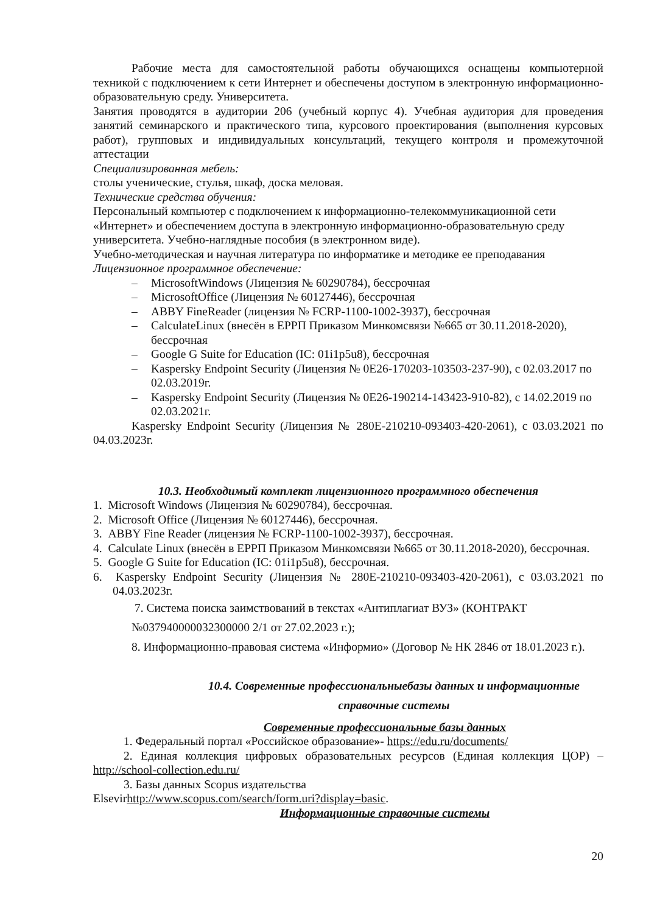Рабочие места для самостоятельной работы обучающихся оснащены компьютерной техникой с подключением к сети Интернет и обеспечены доступом в электронную информационно-образовательную среду. Университета.
Занятия проводятся в аудитории 206 (учебный корпус 4). Учебная аудитория для проведения занятий семинарского и практического типа, курсового проектирования (выполнения курсовых работ), групповых и индивидуальных консультаций, текущего контроля и промежуточной аттестации
Специализированная мебель:
столы ученические, стулья, шкаф, доска меловая.
Технические средства обучения:
Персональный компьютер с подключением к информационно-телекоммуникационной сети «Интернет» и обеспечением доступа в электронную информационно-образовательную среду университета. Учебно-наглядные пособия (в электронном виде).
Учебно-методическая и научная литература по информатике и методике ее преподавания
Лицензионное программное обеспечение:
– MicrosoftWindows (Лицензия № 60290784), бессрочная
– MicrosoftOffice (Лицензия № 60127446), бессрочная
– ABBY FineReader (лицензия № FCRP-1100-1002-3937), бессрочная
– CalculateLinux (внесён в ЕРРП Приказом Минкомсвязи №665 от 30.11.2018-2020), бессрочная
– Google G Suite for Education (IC: 01i1p5u8), бессрочная
– Kaspersky Endpoint Security (Лицензия № 0E26-170203-103503-237-90), с 02.03.2017 по 02.03.2019г.
– Kaspersky Endpoint Security (Лицензия № 0E26-190214-143423-910-82), с 14.02.2019 по 02.03.2021г.
Kaspersky Endpoint Security (Лицензия № 280E-210210-093403-420-2061), с 03.03.2021 по 04.03.2023г.
10.3. Необходимый комплект лицензионного программного обеспечения
1. Microsoft Windows (Лицензия № 60290784), бессрочная.
2. Microsoft Office (Лицензия № 60127446), бессрочная.
3. ABBY Fine Reader (лицензия № FCRP-1100-1002-3937), бессрочная.
4. Calculate Linux (внесён в ЕРРП Приказом Минкомсвязи №665 от 30.11.2018-2020), бессрочная.
5. Google G Suite for Education (IC: 01i1p5u8), бессрочная.
6. Kaspersky Endpoint Security (Лицензия № 280E-210210-093403-420-2061), с 03.03.2021 по 04.03.2023г.
7. Система поиска заимствований в текстах «Антиплагиат ВУЗ» (КОНТРАКТ №037940000032300000 2/1 от 27.02.2023 г.);
8. Информационно-правовая система «Информио» (Договор № НК 2846 от 18.01.2023 г.).
10.4. Современные профессиональныебазы данных и информационные справочные системы
Современные профессиональные базы данных
1. Федеральный портал «Российское образование»- https://edu.ru/documents/
2. Единая коллекция цифровых образовательных ресурсов (Единая коллекция ЦОР) – http://school-collection.edu.ru/
3. Базы данных Scopus издательства
Elsevirhttp://www.scopus.com/search/form.uri?display=basic.
Информационные справочные системы
20